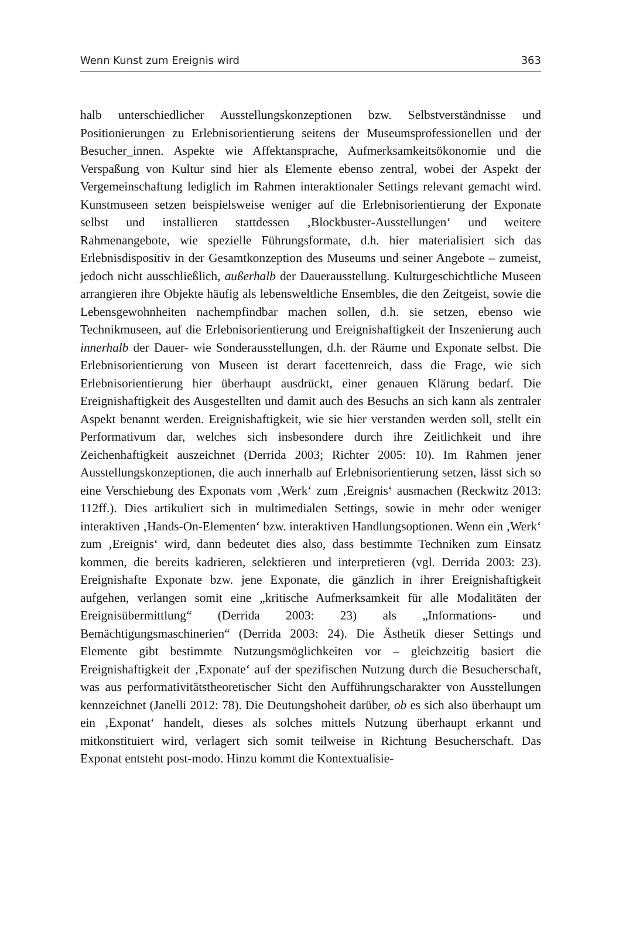Wenn Kunst zum Ereignis wird 363
halb unterschiedlicher Ausstellungskonzeptionen bzw. Selbstverständnisse und Positionierungen zu Erlebnisorientierung seitens der Museumsprofessionellen und der Besucher_innen. Aspekte wie Affektansprache, Aufmerksamkeitsökonomie und die Verspaßung von Kultur sind hier als Elemente ebenso zentral, wobei der Aspekt der Vergemeinschaftung lediglich im Rahmen interaktionaler Settings relevant gemacht wird. Kunstmuseen setzen beispielsweise weniger auf die Erlebnisorientierung der Exponate selbst und installieren stattdessen ‚Blockbuster-Ausstellungen‘ und weitere Rahmenangebote, wie spezielle Führungsformate, d.h. hier materialisiert sich das Erlebnisdispositiv in der Gesamtkonzeption des Museums und seiner Angebote – zumeist, jedoch nicht ausschließlich, außerhalb der Dauerausstellung. Kulturgeschichtliche Museen arrangieren ihre Objekte häufig als lebensweltliche Ensembles, die den Zeitgeist, sowie die Lebensgewohnheiten nachempfindbar machen sollen, d.h. sie setzen, ebenso wie Technikmuseen, auf die Erlebnisorientierung und Ereignishaftigkeit der Inszenierung auch innerhalb der Dauer- wie Sonderausstellungen, d.h. der Räume und Exponate selbst. Die Erlebnisorientierung von Museen ist derart facettenreich, dass die Frage, wie sich Erlebnisorientierung hier überhaupt ausdrückt, einer genauen Klärung bedarf. Die Ereignishaftigkeit des Ausgestellten und damit auch des Besuchs an sich kann als zentraler Aspekt benannt werden. Ereignishaftigkeit, wie sie hier verstanden werden soll, stellt ein Performativum dar, welches sich insbesondere durch ihre Zeitlichkeit und ihre Zeichenhaftigkeit auszeichnet (Derrida 2003; Richter 2005: 10). Im Rahmen jener Ausstellungskonzeptionen, die auch innerhalb auf Erlebnisorientierung setzen, lässt sich so eine Verschiebung des Exponats vom ‚Werk‘ zum ‚Ereignis‘ ausmachen (Reckwitz 2013: 112ff.). Dies artikuliert sich in multimedialen Settings, sowie in mehr oder weniger interaktiven ‚Hands-On-Elementen‘ bzw. interaktiven Handlungsoptionen. Wenn ein ‚Werk‘ zum ‚Ereignis‘ wird, dann bedeutet dies also, dass bestimmte Techniken zum Einsatz kommen, die bereits kadrieren, selektieren und interpretieren (vgl. Derrida 2003: 23). Ereignishafte Exponate bzw. jene Exponate, die gänzlich in ihrer Ereignishaftigkeit aufgehen, verlangen somit eine „kritische Aufmerksamkeit für alle Modalitäten der Ereignisübermittlung“ (Derrida 2003: 23) als „Informations- und Bemächtigungsmaschinerien“ (Derrida 2003: 24). Die Ästhetik dieser Settings und Elemente gibt bestimmte Nutzungsmöglichkeiten vor – gleichzeitig basiert die Ereignishaftigkeit der ‚Exponate‘ auf der spezifischen Nutzung durch die Besucherschaft, was aus performativitätstheoretischer Sicht den Aufführungscharakter von Ausstellungen kennzeichnet (Janelli 2012: 78). Die Deutungshoheit darüber, ob es sich also überhaupt um ein ‚Exponat‘ handelt, dieses als solches mittels Nutzung überhaupt erkannt und mitkonstituiert wird, verlagert sich somit teilweise in Richtung Besucherschaft. Das Exponat entsteht post-modo. Hinzu kommt die Kontextualisie-